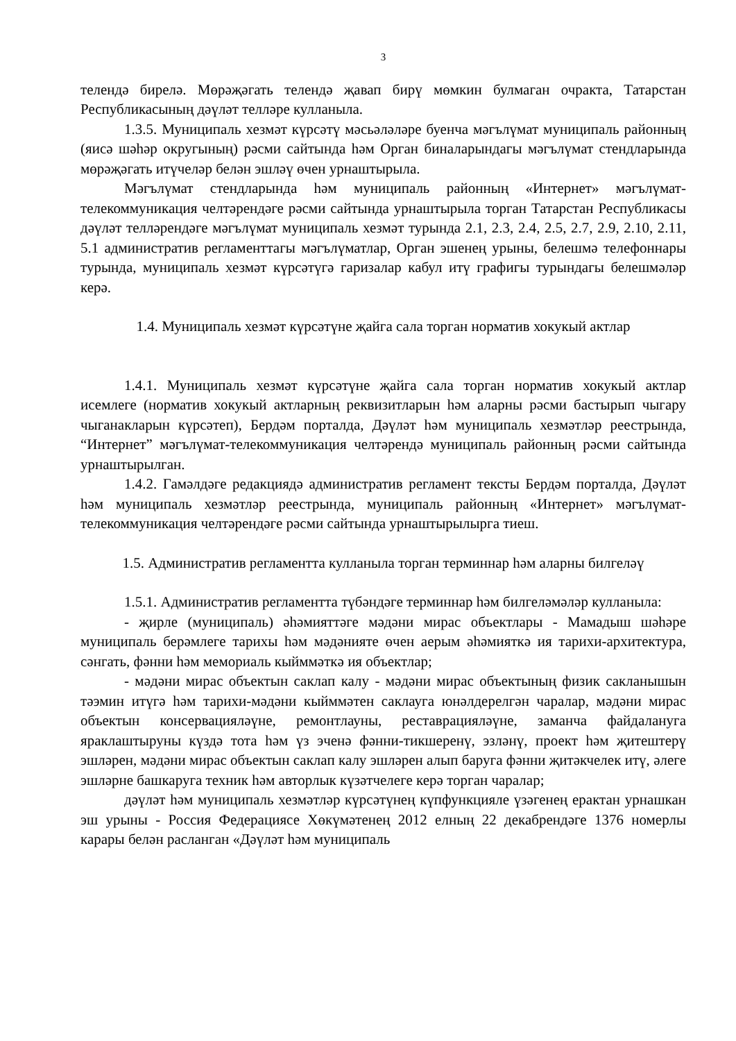3
телендә бирелә. Мөрәҗәгать телендә җавап бирү мөмкин булмаган очракта, Татарстан Республикасының дәүләт телләре кулланыла.
1.3.5. Муниципаль хезмәт күрсәтү мәсьәләләре буенча мәгълүмат муниципаль районның (яисә шәһәр округының) рәсми сайтында һәм Орган биналарындагы мәгълүмат стендларында мөрәҗәгать итүчеләр белән эшләү өчен урнаштырыла.
Мәгълүмат стендларында һәм муниципаль районның «Интернет» мәгълүмат-телекоммуникация челтәрендәге рәсми сайтында урнаштырыла торган Татарстан Республикасы дәүләт телләрендәге мәгълүмат муниципаль хезмәт турында 2.1, 2.3, 2.4, 2.5, 2.7, 2.9, 2.10, 2.11, 5.1 административ регламенттагы мәгълүматлар, Орган эшенең урыны, белешмә телефоннары турында, муниципаль хезмәт күрсәтүгә гаризалар кабул итү графигы турындагы белешмәләр керә.
1.4. Муниципаль хезмәт күрсәтүне җайга сала торган норматив хокукый актлар
1.4.1. Муниципаль хезмәт күрсәтүне җайга сала торган норматив хокукый актлар исемлеге (норматив хокукый актларның реквизитларын һәм аларны рәсми бастырып чыгару чыганакларын күрсәтеп), Бердәм порталда, Дәүләт һәм муниципаль хезмәтләр реестрында, “Интернет” мәгълүмат-телекоммуникация челтәрендә муниципаль районның рәсми сайтында урнаштырылган.
1.4.2. Гамәлдәге редакциядә административ регламент тексты Бердәм порталда, Дәүләт һәм муниципаль хезмәтләр реестрында, муниципаль районның «Интернет» мәгълүмат-телекоммуникация челтәрендәге рәсми сайтында урнаштырылырга тиеш.
1.5. Административ регламентта кулланыла торган терминнар һәм аларны билгеләү
1.5.1. Административ регламентта түбәндәге терминнар һәм билгеләмәләр кулланыла:
- җирле (муниципаль) әһәмияттәге мәдәни мирас объектлары - Мамадыш шәһәре муниципаль берәмлеге тарихы һәм мәдәнияте өчен аерым әһәмияткә ия тарихи-архитектура, сәнгать, фәнни һәм мемориаль кыйммәткә ия объектлар;
- мәдәни мирас объектын саклап калу - мәдәни мирас объектының физик сакланышын тәэмин итүгә һәм тарихи-мәдәни кыйммәтен саклауга юнәлдерелгән чаралар, мәдәни мирас объектын консервацияләүне, ремонтлауны, реставрацияләүне, заманча файдалануга яраклаштыруны күздә тота һәм үз эченә фәнни-тикшеренү, эзләнү, проект һәм җитештерү эшләрен, мәдәни мирас объектын саклап калу эшләрен алып баруга фәнни җитәкчелек итү, әлеге эшләрне башкаруга техник һәм авторлык күзәтчелеге керә торган чаралар;
дәүләт һәм муниципаль хезмәтләр күрсәтүнең күпфункцияле үзәгенең ерактан урнашкан эш урыны - Россия Федерациясе Хөкүмәтенең 2012 елның 22 декабрендәге 1376 номерлы карары белән расланган «Дәүләт һәм муниципаль